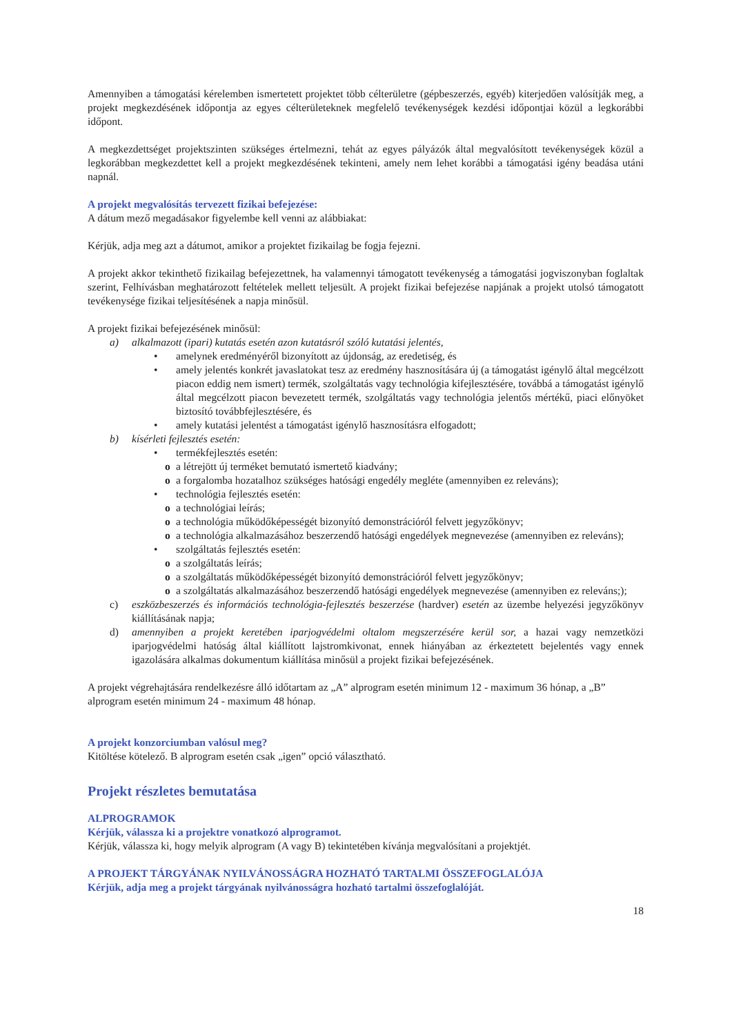Amennyiben a támogatási kérelemben ismertetett projektet több célterületre (gépbeszerzés, egyéb) kiterjedően valósítják meg, a projekt megkezdésének időpontja az egyes célterületeknek megfelelő tevékenységek kezdési időpontjai közül a legkorábbi időpont.
A megkezdettséget projektszinten szükséges értelmezni, tehát az egyes pályázók által megvalósított tevékenységek közül a legkorábban megkezdettet kell a projekt megkezdésének tekinteni, amely nem lehet korábbi a támogatási igény beadása utáni napnál.
A projekt megvalósítás tervezett fizikai befejezése:
A dátum mező megadásakor figyelembe kell venni az alábbiakat:
Kérjük, adja meg azt a dátumot, amikor a projektet fizikailag be fogja fejezni.
A projekt akkor tekinthető fizikailag befejezettnek, ha valamennyi támogatott tevékenység a támogatási jogviszonyban foglaltak szerint, Felhívásban meghatározott feltételek mellett teljesült. A projekt fizikai befejezése napjának a projekt utolsó támogatott tevékenysége fizikai teljesítésének a napja minősül.
A projekt fizikai befejezésének minősül:
a) alkalmazott (ipari) kutatás esetén azon kutatásról szóló kutatási jelentés,
• amelynek eredményéről bizonyított az újdonság, az eredetiség, és
• amely jelentés konkrét javaslatokat tesz az eredmény hasznosítására új (a támogatást igénylő által megcélzott piacon eddig nem ismert) termék, szolgáltatás vagy technológia kifejlesztésére, továbbá a támogatást igénylő által megcélzott piacon bevezetett termék, szolgáltatás vagy technológia jelentős mértékű, piaci előnyöket biztosító továbbfejlesztésére, és
• amely kutatási jelentést a támogatást igénylő hasznosításra elfogadott;
b) kísérleti fejlesztés esetén:
• termékfejlesztés esetén:
o a létrejött új terméket bemutató ismertető kiadvány;
o a forgalomba hozatalhoz szükséges hatósági engedély megléte (amennyiben ez releváns);
• technológia fejlesztés esetén:
o a technológiai leírás;
o a technológia működőképességét bizonyító demonstrációról felvett jegyzőkönyv;
o a technológia alkalmazásához beszerzendő hatósági engedélyek megnevezése (amennyiben ez releváns);
• szolgáltatás fejlesztés esetén:
o a szolgáltatás leírás;
o a szolgáltatás működőképességét bizonyító demonstrációról felvett jegyzőkönyv;
o a szolgáltatás alkalmazásához beszerzendő hatósági engedélyek megnevezése (amennyiben ez releváns;);
c) eszközbeszerzés és információs technológia-fejlesztés beszerzése (hardver) esetén az üzembe helyezési jegyzőkönyv kiállításának napja;
d) amennyiben a projekt keretében iparjogvédelmi oltalom megszerzésére kerül sor, a hazai vagy nemzetközi iparjogvédelmi hatóság által kiállított lajstromkivonat, ennek hiányában az érkeztetett bejelentés vagy ennek igazolására alkalmas dokumentum kiállítása minősül a projekt fizikai befejezésének.
A projekt végrehajtására rendelkezésre álló időtartam az „A” alprogram esetén minimum 12 - maximum 36 hónap, a „B” alprogram esetén minimum 24 - maximum 48 hónap.
A projekt konzorciumban valósul meg?
Kitöltése kötelező. B alprogram esetén csak „igen” opció választható.
Projekt részletes bemutatása
ALPROGRAMOK
Kérjük, válassza ki a projektre vonatkozó alprogramot.
Kérjük, válassza ki, hogy melyik alprogram (A vagy B) tekintetében kívánja megvalósítani a projektjét.
A PROJEKT TÁRGYÁNAK NYILVÁNOSSÁGRA HOZHATÓ TARTALMI ÖSSZEFOGLALÓJA
Kérjük, adja meg a projekt tárgyának nyilvánosságra hozható tartalmi összefoglalóját.
18